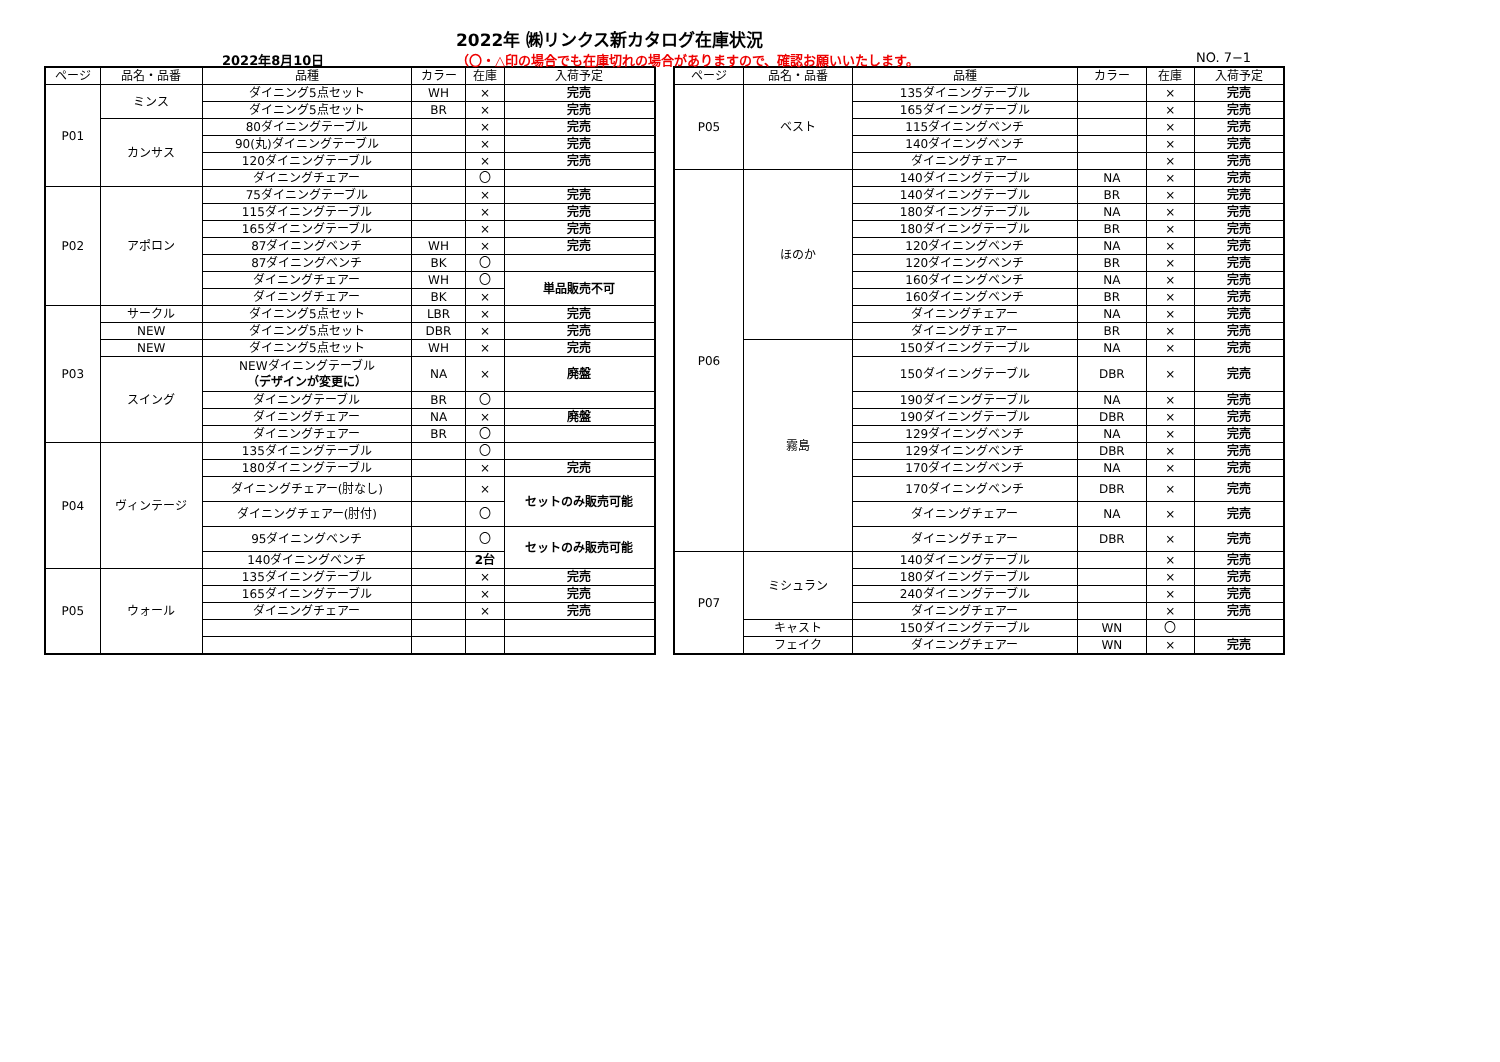2022年 ㈱リンクス新カタログ在庫状況
2022年8月10日
（〇・△印の場合でも在庫切れの場合がありますので、確認お願いいたします。
NO. 7−1
| ページ | 品名・品番 | 品種 | カラー | 在庫 | 入荷予定 |
| --- | --- | --- | --- | --- | --- |
| P01 | ミンス | ダイニング5点セット | WH | × | 完売 |
| | | ダイニング5点セット | BR | × | 完売 |
| | カンサス | 80ダイニングテーブル | | × | 完売 |
| | | 90(丸)ダイニングテーブル | | × | 完売 |
| | | 120ダイニングテーブル | | × | 完売 |
| | | ダイニングチェアー | | 〇 | |
| P02 | アポロン | 75ダイニングテーブル | | × | 完売 |
| | | 115ダイニングテーブル | | × | 完売 |
| | | 165ダイニングテーブル | | × | 完売 |
| | | 87ダイニングベンチ | WH | × | 完売 |
| | | 87ダイニングベンチ | BK | 〇 | |
| | | ダイニングチェアー | WH | 〇 | 単品販売不可 |
| | | ダイニングチェアー | BK | × | |
| P03 | サークル | ダイニング5点セット | LBR | × | 完売 |
| | NEW | ダイニング5点セット | DBR | × | 完売 |
| | NEW | ダイニング5点セット | WH | × | 完売 |
| | スイング | NEWダイニングテーブル （デザインが変更に） | NA | × | 廃盤 |
| | | ダイニングテーブル | BR | 〇 | |
| | | ダイニングチェアー | NA | × | 廃盤 |
| | | ダイニングチェアー | BR | 〇 | |
| P04 | ヴィンテージ | 135ダイニングテーブル | | 〇 | |
| | | 180ダイニングテーブル | | × | 完売 |
| | | ダイニングチェアー(肘なし) | | × | セットのみ販売可能 |
| | | ダイニングチェアー(肘付) | | 〇 | |
| | | 95ダイニングベンチ | | 〇 | セットのみ販売可能 |
| | | 140ダイニングベンチ | | 2台 | |
| P05 | ウォール | 135ダイニングテーブル | | × | 完売 |
| | | 165ダイニングテーブル | | × | 完売 |
| | | ダイニングチェアー | | × | 完売 |
| ページ | 品名・品番 | 品種 | カラー | 在庫 | 入荷予定 |
| --- | --- | --- | --- | --- | --- |
| P05 | ベスト | 135ダイニングテーブル | | × | 完売 |
| | | 165ダイニングテーブル | | × | 完売 |
| | | 115ダイニングベンチ | | × | 完売 |
| | | 140ダイニングベンチ | | × | 完売 |
| | | ダイニングチェアー | | × | 完売 |
| P06 | ほのか | 140ダイニングテーブル | NA | × | 完売 |
| | | 140ダイニングテーブル | BR | × | 完売 |
| | | 180ダイニングテーブル | NA | × | 完売 |
| | | 180ダイニングテーブル | BR | × | 完売 |
| | | 120ダイニングベンチ | NA | × | 完売 |
| | | 120ダイニングベンチ | BR | × | 完売 |
| | | 160ダイニングベンチ | NA | × | 完売 |
| | | 160ダイニングベンチ | BR | × | 完売 |
| | | ダイニングチェアー | NA | × | 完売 |
| | | ダイニングチェアー | BR | × | 完売 |
| | 霧島 | 150ダイニングテーブル | NA | × | 完売 |
| | | 150ダイニングテーブル | DBR | × | 完売 |
| | | 190ダイニングテーブル | NA | × | 完売 |
| | | 190ダイニングテーブル | DBR | × | 完売 |
| | | 129ダイニングベンチ | NA | × | 完売 |
| | | 129ダイニングベンチ | DBR | × | 完売 |
| | | 170ダイニングベンチ | NA | × | 完売 |
| | | 170ダイニングベンチ | DBR | × | 完売 |
| | | ダイニングチェアー | NA | × | 完売 |
| | | ダイニングチェアー | DBR | × | 完売 |
| P07 | ミシュラン | 140ダイニングテーブル | | × | 完売 |
| | | 180ダイニングテーブル | | × | 完売 |
| | | 240ダイニングテーブル | | × | 完売 |
| | | ダイニングチェアー | | × | 完売 |
| | キャスト | 150ダイニングテーブル | WN | 〇 | |
| | フェイク | ダイニングチェアー | WN | × | 完売 |